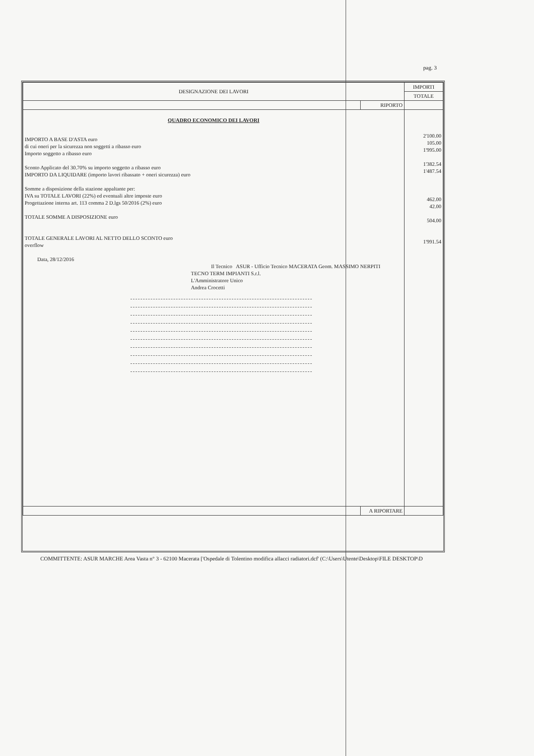pag. 3
| DESIGNAZIONE DEI LAVORI | | IMPORTI |
| --- | --- | --- |
| | | TOTALE |
| | RIPORTO | |
| QUADRO ECONOMICO DEI LAVORI IMPORTO A BASE D'ASTA euro di cui oneri per la sicurezza non soggetti a ribasso euro Importo soggetto a ribasso euro Sconto Applicato del 30.70% su importo soggetto a ribasso euro IMPORTO DA LIQUIDARE (importo lavori ribassato + oneri sicurezza) euro Somme a disposizione della stazione appaltante per: IVA su TOTALE LAVORI (22%) ed eventuali altre imposte euro Progettazione interna art. 113 comma 2 D.lgs 50/2016 (2%) euro TOTALE SOMME A DISPOSIZIONE euro TOTALE GENERALE LAVORI AL NETTO DELLO SCONTO euro overflow Data, 28/12/2016 Il Tecnico ASUR - Ufficio Tecnico MACERATA Geom. MASSIMO NERPITI TECNO TERM IMPIANTI S.r.l. L'Amministratore Unico Andrea Crocetti | | 2'100.00 105.00 1'995.00 1'382.54 1'487.54 462.00 42.00 504.00 1'991.54 |
| | A RIPORTARE | |
COMMITTENTE: ASUR MARCHE Area Vasta n° 3 - 62100 Macerata ['Ospedale di Tolentino modifica allacci radiatori.dcf' (C:\Users\Utente\Desktop\FILE DESKTOP\D